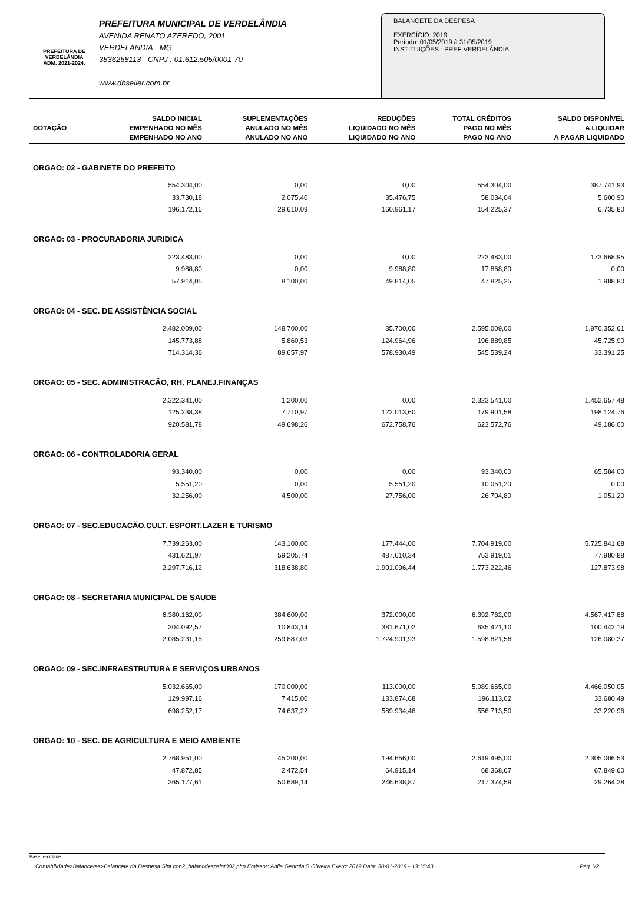PREFEITURA DE
VERDELÂNDIA
ADM. 2021-2024.
PREFEITURA MUNICIPAL DE VERDELÂNDIA
AVENIDA RENATO AZEREDO, 2001
VERDELANDIA - MG
3836258113 - CNPJ : 01.612.505/0001-70
www.dbseller.com.br
BALANCETE DA DESPESA
EXERCÍCIO: 2019
Período: 01/05/2019 à 31/05/2019
INSTITUIÇÕES : PREF VERDELÂNDIA
| DOTAÇÃO | SALDO INICIAL EMPENHADO NO MÊS EMPENHADO NO ANO | SUPLEMENTAÇÕES ANULADO NO MÊS ANULADO NO ANO | REDUÇÕES LIQUIDADO NO MÊS LIQUIDADO NO ANO | TOTAL CRÉDITOS PAGO NO MÊS PAGO NO ANO | SALDO DISPONÍVEL A LIQUIDAR A PAGAR LIQUIDADO |
| --- | --- | --- | --- | --- | --- |
| ORGAO: 02 - GABINETE DO PREFEITO | | | | | |
| | 554.304,00 | 0,00 | 0,00 | 554.304,00 | 387.741,93 |
| | 33.730,18 | 2.075,40 | 35.476,75 | 58.034,04 | 5.600,90 |
| | 196.172,16 | 29.610,09 | 160.961,17 | 154.225,37 | 6.735,80 |
| ORGAO: 03 - PROCURADORIA JURIDICA | | | | | |
| | 223.483,00 | 0,00 | 0,00 | 223.483,00 | 173.668,95 |
| | 9.988,80 | 0,00 | 9.988,80 | 17.868,80 | 0,00 |
| | 57.914,05 | 8.100,00 | 49.814,05 | 47.825,25 | 1.988,80 |
| ORGAO: 04 - SEC. DE ASSISTÊNCIA SOCIAL | | | | | |
| | 2.482.009,00 | 148.700,00 | 35.700,00 | 2.595.009,00 | 1.970.352,61 |
| | 145.773,88 | 5.860,53 | 124.964,96 | 196.889,85 | 45.725,90 |
| | 714.314,36 | 89.657,97 | 578.930,49 | 545.539,24 | 33.391,25 |
| ORGAO: 05 - SEC. ADMINISTRACÃO, RH, PLANEJ.FINANÇAS | | | | | |
| | 2.322.341,00 | 1.200,00 | 0,00 | 2.323.541,00 | 1.452.657,48 |
| | 125.238,38 | 7.710,97 | 122.013,60 | 179.901,58 | 198.124,76 |
| | 920.581,78 | 49.698,26 | 672.758,76 | 623.572,76 | 49.186,00 |
| ORGAO: 06 - CONTROLADORIA GERAL | | | | | |
| | 93.340,00 | 0,00 | 0,00 | 93.340,00 | 65.584,00 |
| | 5.551,20 | 0,00 | 5.551,20 | 10.051,20 | 0,00 |
| | 32.256,00 | 4.500,00 | 27.756,00 | 26.704,80 | 1.051,20 |
| ORGAO: 07 - SEC.EDUCACÃO.CULT. ESPORT.LAZER E TURISMO | | | | | |
| | 7.739.263,00 | 143.100,00 | 177.444,00 | 7.704.919,00 | 5.725.841,68 |
| | 431.621,97 | 59.205,74 | 487.610,34 | 763.919,01 | 77.980,88 |
| | 2.297.716,12 | 318.638,80 | 1.901.096,44 | 1.773.222,46 | 127.873,98 |
| ORGAO: 08 - SECRETARIA MUNICIPAL DE SAUDE | | | | | |
| | 6.380.162,00 | 384.600,00 | 372.000,00 | 6.392.762,00 | 4.567.417,88 |
| | 304.092,57 | 10.843,14 | 381.671,02 | 635.421,10 | 100.442,19 |
| | 2.085.231,15 | 259.887,03 | 1.724.901,93 | 1.598.821,56 | 126.080,37 |
| ORGAO: 09 - SEC.INFRAESTRUTURA E SERVIÇOS URBANOS | | | | | |
| | 5.032.665,00 | 170.000,00 | 113.000,00 | 5.089.665,00 | 4.466.050,05 |
| | 129.997,16 | 7.415,00 | 133.874,68 | 196.113,02 | 33.680,49 |
| | 698.252,17 | 74.637,22 | 589.934,46 | 556.713,50 | 33.220,96 |
| ORGAO: 10 - SEC. DE AGRICULTURA E MEIO AMBIENTE | | | | | |
| | 2.768.951,00 | 45.200,00 | 194.656,00 | 2.619.495,00 | 2.305.006,53 |
| | 47.872,85 | 2.472,54 | 64.915,14 | 68.368,67 | 67.849,60 |
| | 365.177,61 | 50.689,14 | 246.638,87 | 217.374,59 | 29.264,28 |
Base: e-cidade
Contabilidade>Balancetes>Balancete da Despesa Sint con2_balancdespsint002.php Emissor: Adila Georgia S Oliveira Exerc: 2019 Data: 30-01-2019 - 13:15:43 Pág 1/2